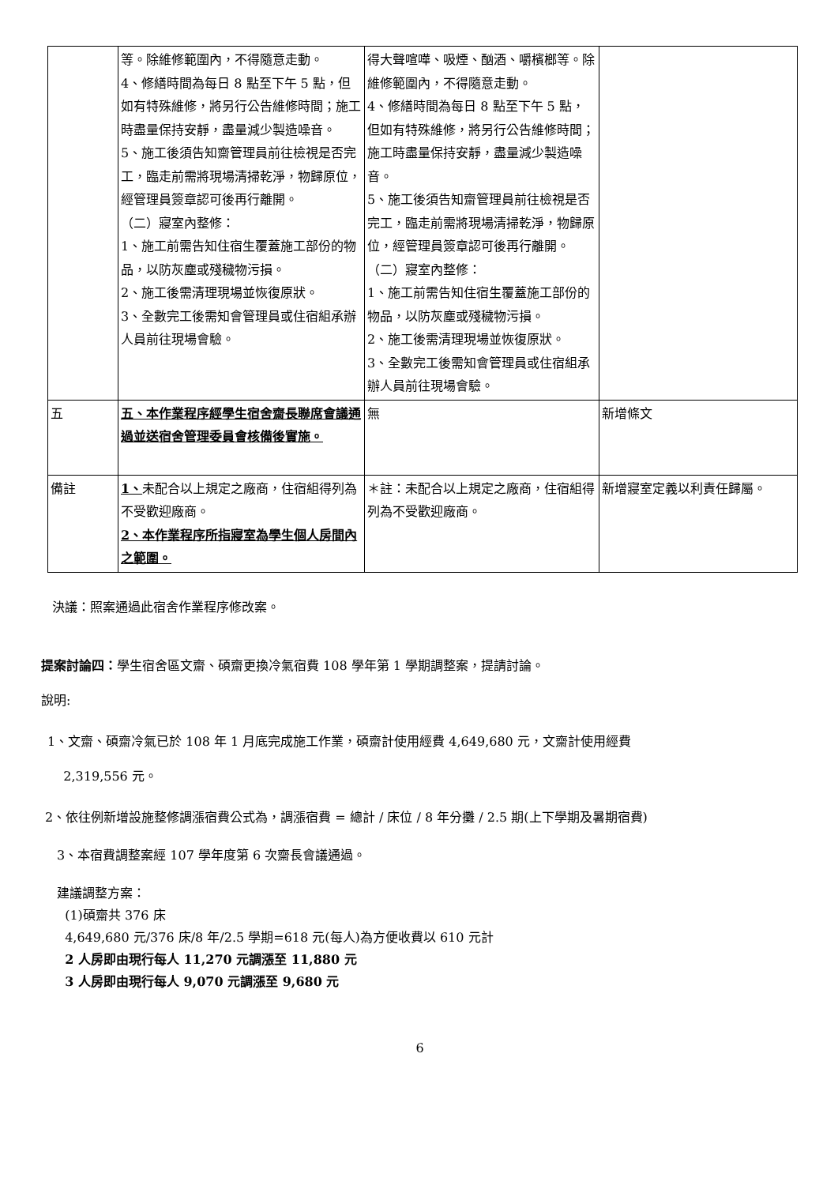| | 等。除維修範圍內，不得隨意走動。 4、修繕時間為每日 8 點至下午 5 點，但如有特殊維修，將另行公告維修時間；施工時盡量保持安靜，盡量減少製造噪音。 5、施工後須告知齋管理員前往檢視是否完工，臨走前需將現場清掃乾淨，物歸原位，經管理員簽章認可後再行離開。 （二）寢室內整修： 1、施工前需告知住宿生覆蓋施工部份的物品，以防灰塵或殘穢物污損。 2、施工後需清理現場並恢復原狀。 3、全數完工後需知會管理員或住宿組承辦人員前往現場會驗。 | 得大聲喧嘩、吸煙、酗酒、嚼檳榔等。除維修範圍內，不得隨意走動。 4、修繕時間為每日 8 點至下午 5 點，但如有特殊維修，將另行公告維修時間；施工時盡量保持安靜，盡量減少製造噪音。 5、施工後須告知齋管理員前往檢視是否完工，臨走前需將現場清掃乾淨，物歸原位，經管理員簽章認可後再行離開。 （二）寢室內整修： 1、施工前需告知住宿生覆蓋施工部份的物品，以防灰塵或殘穢物污損。 2、施工後需清理現場並恢復原狀。 3、全數完工後需知會管理員或住宿組承辦人員前往現場會驗。 | |
| 五 | 五、本作業程序經學生宿舍齋長聯席會議通過並送宿舍管理委員會核備後實施。 | 無 | 新增條文 |
| 備註 | 1、 未配合以上規定之廠商，住宿組得列為不受歡迎廠商。 2、本作業程序所指寢室為學生個人房間內之範圍。 | ＊註：未配合以上規定之廠商，住宿組得列為不受歡迎廠商。 | 新增寢室定義以利責任歸屬。 |
決議：照案通過此宿舍作業程序修改案。
提案討論四：學生宿舍區文齋、碩齋更換冷氣宿費 108 學年第 1 學期調整案，提請討論。
說明:
1、文齋、碩齋冷氣已於 108 年 1 月底完成施工作業，碩齋計使用經費 4,649,680 元，文齋計使用經費
2,319,556 元。
2、依往例新增設施整修調漲宿費公式為，調漲宿費 = 總計 / 床位 / 8 年分攤 / 2.5 期(上下學期及暑期宿費)
3、本宿費調整案經 107 學年度第 6 次齋長會議通過。
建議調整方案：
(1)碩齋共 376 床
4,649,680 元/376 床/8 年/2.5 學期=618 元(每人)為方便收費以 610 元計
2 人房即由現行每人 11,270 元調漲至 11,880 元
3 人房即由現行每人 9,070 元調漲至 9,680 元
6